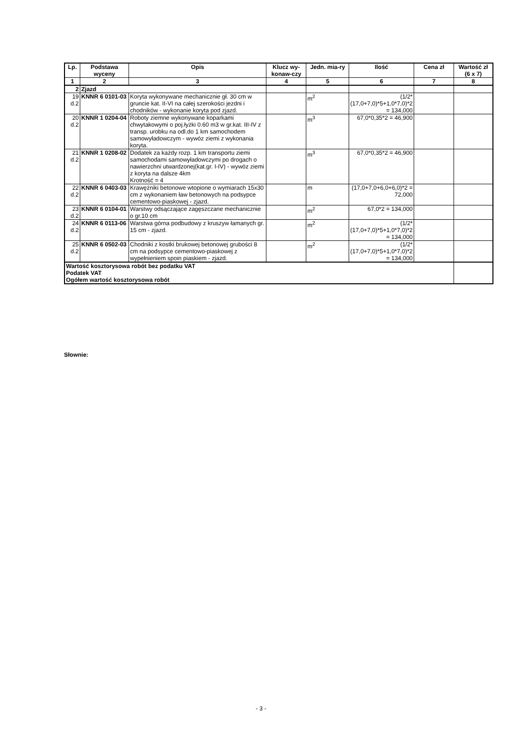| Lp. | Podstawa wyceny | Opis | Klucz wy-konaw-czy | Jedn. mia-ry | Ilość | Cena zł | Wartość zł (6 x 7) |
| --- | --- | --- | --- | --- | --- | --- | --- |
| 1 | 2 | 3 | 4 | 5 | 6 | 7 | 8 |
| 2 | Zjazd | | | | | | |
| 19 d.2 | KNNR 6 0101-03 | Koryta wykonywane mechanicznie gł. 30 cm w gruncie kat. II-VI na całej szerokości jezdni i chodników - wykonanie koryta pod zjazd. | | m<sup>2</sup> | (1/2*(17,0+7,0)*5+1,0*7,0)*2 = 134,000 | | |
| 20 d.2 | KNNR 1 0204-04 | Roboty ziemne wykonywane koparkami chwytakowymi o poj.łyżki 0.60 m3 w gr.kat. III-IV z transp. urobku na odl.do 1 km samochodem samowyładowczym - wywóz ziemi z wykonania koryta. | | m<sup>3</sup> | 67,0*0,35*2 = 46,900 | | |
| 21 d.2 | KNNR 1 0208-02 | Dodatek za każdy rozp. 1 km transportu ziemi samochodami samowyładowczymi po drogach o nawierzchni utwardzonej(kat.gr. I-IV) - wywóz ziemi z koryta na dalsze 4km Krotność = 4 | | m<sup>3</sup> | 67,0*0,35*2 = 46,900 | | |
| 22 d.2 | KNNR 6 0403-03 | Krawężniki betonowe wtopione o wymiarach 15x30 cm z wykonaniem ław betonowych na podsypce cementowo-piaskowej - zjazd. | | m | (17,0+7,0+6,0+6,0)*2 = 72,000 | | |
| 23 d.2 | KNNR 6 0104-01 | Warstwy odsączające zagęszczane mechanicznie o gr.10 cm | | m<sup>2</sup> | 67,0*2 = 134,000 | | |
| 24 d.2 | KNNR 6 0113-06 | Warstwa górna podbudowy z kruszyw łamanych gr. 15 cm - zjazd. | | m<sup>2</sup> | (1/2*(17,0+7,0)*5+1,0*7,0)*2 = 134,000 | | |
| 25 d.2 | KNNR 6 0502-03 | Chodniki z kostki brukowej betonowej grubości 8 cm na podsypce cementowo-piaskowej z wypełnieniem spoin piaskiem - zjazd. | | m<sup>2</sup> | (1/2*(17,0+7,0)*5+1,0*7,0)*2 = 134,000 | | |
| Wartość kosztorysowa robót bez podatku VAT Podatek VAT Ogółem wartość kosztorysowa robót | | | | | | | |
Słownie:
- 3 -